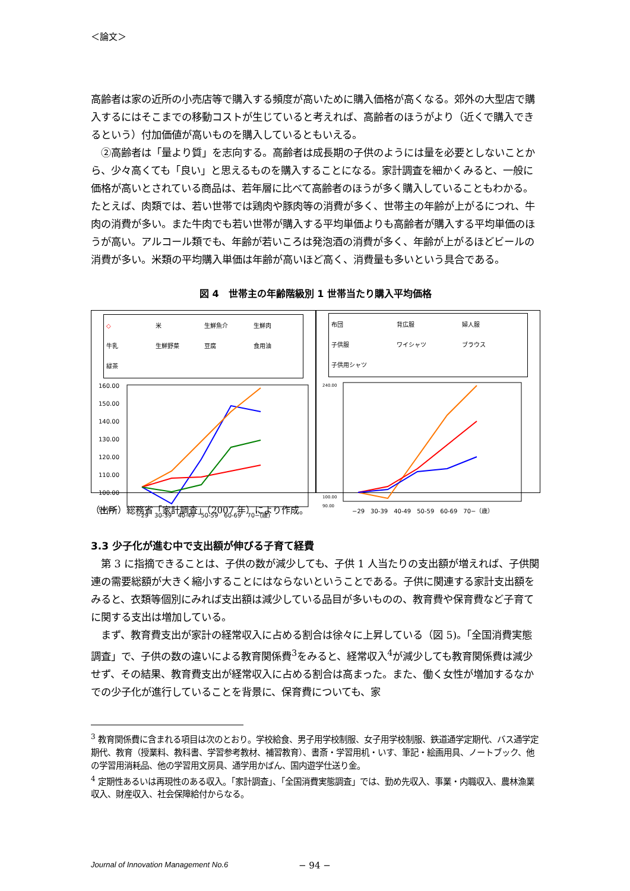＜論文＞
高齢者は家の近所の小売店等で購入する頻度が高いために購入価格が高くなる。郊外の大型店で購入するにはそこまでの移動コストが生じていると考えれば、高齢者のほうがより（近くで購入できるという）付加価値が高いものを購入しているともいえる。
　②高齢者は「量より質」を志向する。高齢者は成長期の子供のようには量を必要としないことから、少々高くても「良い」と思えるものを購入することになる。家計調査を細かくみると、一般に価格が高いとされている商品は、若年層に比べて高齢者のほうが多く購入していることもわかる。たとえば、肉類では、若い世帯では鶏肉や豚肉等の消費が多く、世帯主の年齢が上がるにつれ、牛肉の消費が多い。また牛肉でも若い世帯が購入する平均単価よりも高齢者が購入する平均単価のほうが高い。アルコール類でも、年齢が若いころは発泡酒の消費が多く、年齢が上がるほどビールの消費が多い。米類の平均購入単価は年齢が高いほど高く、消費量も多いという具合である。
図 4　世帯主の年齢階級別 1 世帯当たり購入平均価格
◇ 米 生鮮魚介 生鮮肉 牛乳 生鮮野菜 豆腐 食用油 緑茶
160.00
150.00
140.00
130.00
120.00
110.00
100.00
90.00
−29　30-39　40-49　50-59　60-69　70−(歳)
布団 背広服 婦人服 子供服 ワイシャツ ブラウス 子供用シャツ
240.00
100.00
90.00
−29　30-39　40-49　50-59　60-69　70−（歳）
（出所）総務省「家計調査」（2007 年）により作成。
3.3 少子化が進む中で支出額が伸びる子育て経費
　第 3 に指摘できることは、子供の数が減少しても、子供 1 人当たりの支出額が増えれば、子供関連の需要総額が大きく縮小することにはならないということである。子供に関連する家計支出額をみると、衣類等個別にみれば支出額は減少している品目が多いものの、教育費や保育費など子育てに関する支出は増加している。
　まず、教育費支出が家計の経常収入に占める割合は徐々に上昇している（図 5)。「全国消費実態調査」で、子供の数の違いによる教育関係費<sup>3</sup>をみると、経常収入<sup>4</sup>が減少しても教育関係費は減少せず、その結果、教育費支出が経常収入に占める割合は高まった。また、働く女性が増加するなかでの少子化が進行していることを背景に、保育費についても、家
<sup>3</sup> 教育関係費に含まれる項目は次のとおり。学校給食、男子用学校制服、女子用学校制服、鉄道通学定期代、バス通学定期代、教育（授業料、教科書、学習参考教材、補習教育）、書斎・学習用机・いす、筆記・絵画用具、ノートブック、他の学習用消耗品、他の学習用文房具、通学用かばん、国内遊学仕送り金。
<sup>4</sup> 定期性あるいは再現性のある収入。「家計調査」、「全国消費実態調査」では、勤め先収入、事業・内職収入、農林漁業収入、財産収入、社会保障給付からなる。
Journal of Innovation Management No.6 − 94 −